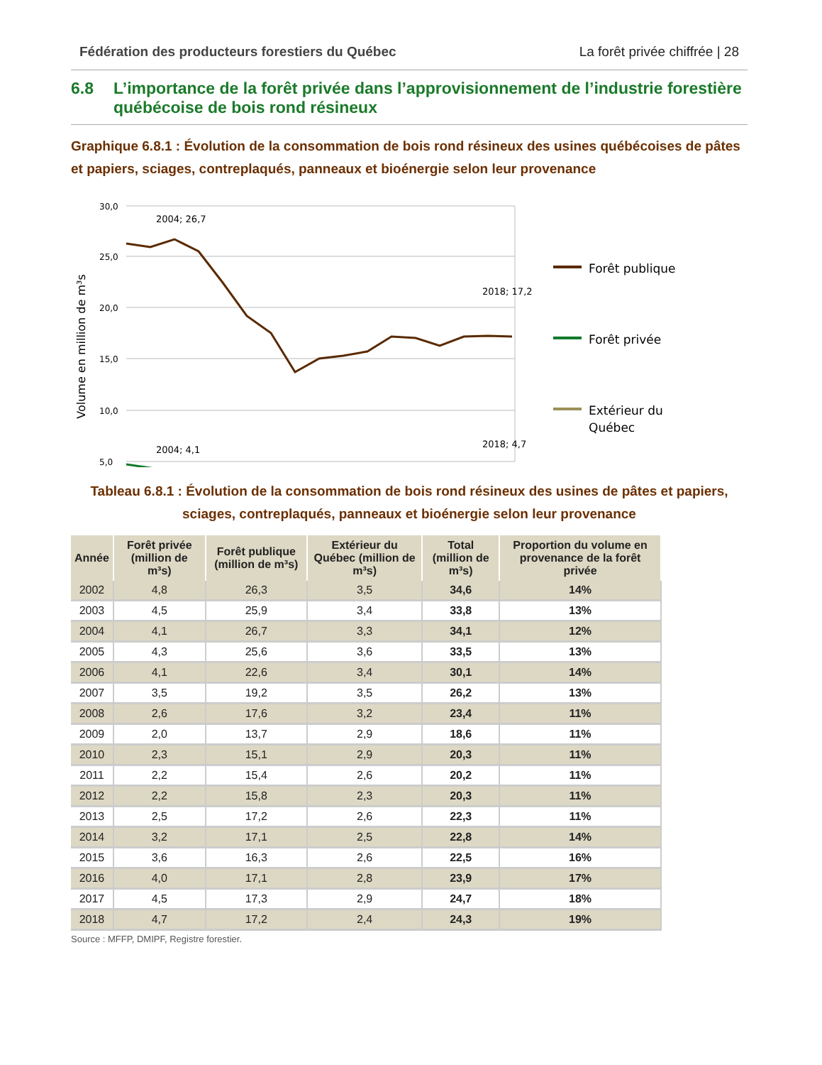Fédération des producteurs forestiers du Québec La forêt privée chiffrée | 28
6.8 L’importance de la forêt privée dans l’approvisionnement de l’industrie forestière québécoise de bois rond résineux
Graphique 6.8.1 : Évolution de la consommation de bois rond résineux des usines québécoises de pâtes et papiers, sciages, contreplaqués, panneaux et bioénergie selon leur provenance
Volume en million de m³s
30,0
25,0
20,0
15,0
10,0
5,0
2004; 26,7
2018; 17,2
2004; 4,1
2018; 4,7
Forêt publique
Forêt privée
Extérieur du
Québec
Tableau 6.8.1 : Évolution de la consommation de bois rond résineux des usines de pâtes et papiers, sciages, contreplaqués, panneaux et bioénergie selon leur provenance
| Année | Forêt privée (million de m³s) | Forêt publique (million de m³s) | Extérieur du Québec (million de m³s) | Total (million de m³s) | Proportion du volume en provenance de la forêt privée |
| --- | --- | --- | --- | --- | --- |
| 2002 | 4,8 | 26,3 | 3,5 | 34,6 | 14% |
| 2003 | 4,5 | 25,9 | 3,4 | 33,8 | 13% |
| 2004 | 4,1 | 26,7 | 3,3 | 34,1 | 12% |
| 2005 | 4,3 | 25,6 | 3,6 | 33,5 | 13% |
| 2006 | 4,1 | 22,6 | 3,4 | 30,1 | 14% |
| 2007 | 3,5 | 19,2 | 3,5 | 26,2 | 13% |
| 2008 | 2,6 | 17,6 | 3,2 | 23,4 | 11% |
| 2009 | 2,0 | 13,7 | 2,9 | 18,6 | 11% |
| 2010 | 2,3 | 15,1 | 2,9 | 20,3 | 11% |
| 2011 | 2,2 | 15,4 | 2,6 | 20,2 | 11% |
| 2012 | 2,2 | 15,8 | 2,3 | 20,3 | 11% |
| 2013 | 2,5 | 17,2 | 2,6 | 22,3 | 11% |
| 2014 | 3,2 | 17,1 | 2,5 | 22,8 | 14% |
| 2015 | 3,6 | 16,3 | 2,6 | 22,5 | 16% |
| 2016 | 4,0 | 17,1 | 2,8 | 23,9 | 17% |
| 2017 | 4,5 | 17,3 | 2,9 | 24,7 | 18% |
| 2018 | 4,7 | 17,2 | 2,4 | 24,3 | 19% |
Source : MFFP, DMIPF, Registre forestier.